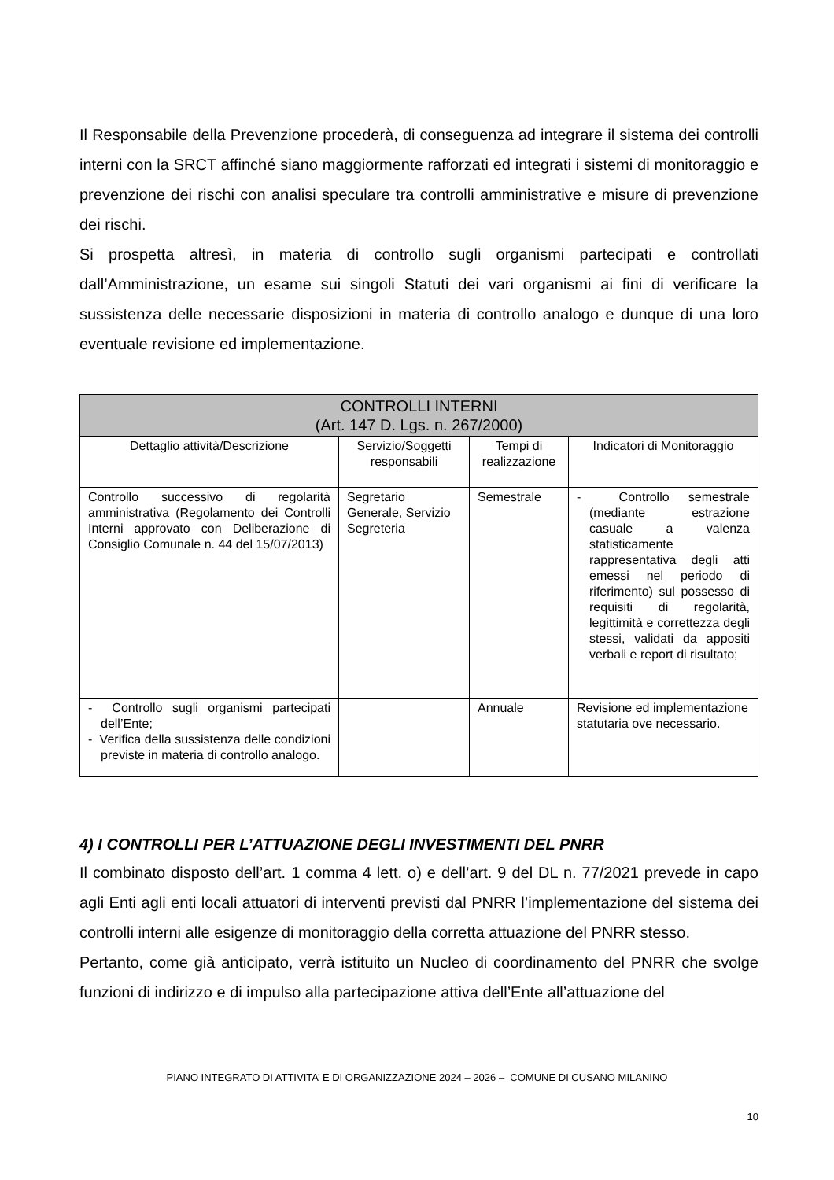Il Responsabile della Prevenzione procederà, di conseguenza ad integrare il sistema dei controlli interni con la SRCT affinché siano maggiormente rafforzati ed integrati i sistemi di monitoraggio e prevenzione dei rischi con analisi speculare tra controlli amministrative e misure di prevenzione dei rischi.
Si prospetta altresì, in materia di controllo sugli organismi partecipati e controllati dall’Amministrazione, un esame sui singoli Statuti dei vari organismi ai fini di verificare la sussistenza delle necessarie disposizioni in materia di controllo analogo e dunque di una loro eventuale revisione ed implementazione.
| CONTROLLI INTERNI (Art. 147 D. Lgs. n. 267/2000) | | | |
| --- | --- | --- | --- |
| Dettaglio attività/Descrizione | Servizio/Soggetti responsabili | Tempi di realizzazione | Indicatori di Monitoraggio |
| Controllo successivo di regolarità amministrativa (Regolamento dei Controlli Interni approvato con Deliberazione di Consiglio Comunale n. 44 del 15/07/2013) | Segretario Generale, Servizio Segreteria | Semestrale | - Controllo semestrale (mediante estrazione casuale a valenza statisticamente rappresentativa degli atti emessi nel periodo di riferimento) sul possesso di requisiti di regolarità, legittimità e correttezza degli stessi, validati da appositi verbali e report di risultato; |
| - Controllo sugli organismi partecipati dell’Ente; - Verifica della sussistenza delle condizioni previste in materia di controllo analogo. | | Annuale | Revisione ed implementazione statutaria ove necessario. |
4) I CONTROLLI PER L’ATTUAZIONE DEGLI INVESTIMENTI DEL PNRR
Il combinato disposto dell’art. 1 comma 4 lett. o) e dell’art. 9 del DL n. 77/2021 prevede in capo agli Enti agli enti locali attuatori di interventi previsti dal PNRR l’implementazione del sistema dei controlli interni alle esigenze di monitoraggio della corretta attuazione del PNRR stesso.
Pertanto, come già anticipato, verrà istituito un Nucleo di coordinamento del PNRR che svolge funzioni di indirizzo e di impulso alla partecipazione attiva dell’Ente all’attuazione del
PIANO INTEGRATO DI ATTIVITA’ E DI ORGANIZZAZIONE 2024 – 2026 – COMUNE DI CUSANO MILANINO
10